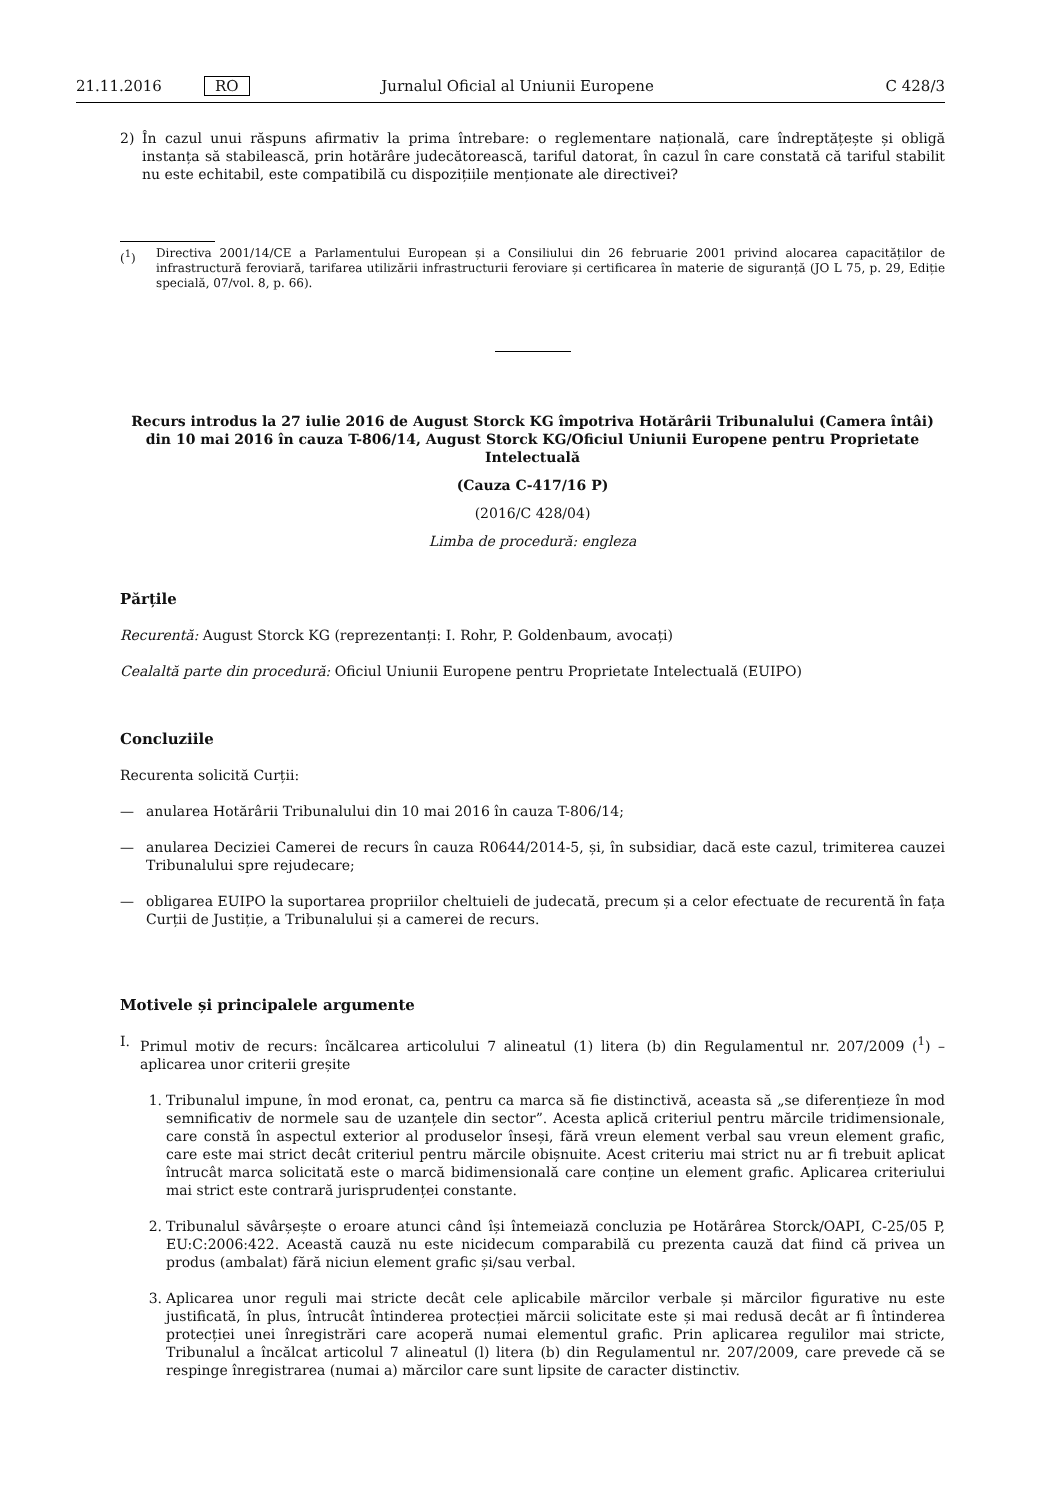21.11.2016 RO Jurnalul Oficial al Uniunii Europene C 428/3
2) În cazul unui răspuns afirmativ la prima întrebare: o reglementare națională, care îndreptățește și obligă instanța să stabilească, prin hotărâre judecătorească, tariful datorat, în cazul în care constată că tariful stabilit nu este echitabil, este compatibilă cu dispozițiile menționate ale directivei?
(<sup>1</sup>) Directiva 2001/14/CE a Parlamentului European și a Consiliului din 26 februarie 2001 privind alocarea capacităților de infrastructură feroviară, tarifarea utilizării infrastructurii feroviare și certificarea în materie de siguranță (JO L 75, p. 29, Ediție specială, 07/vol. 8, p. 66).
Recurs introdus la 27 iulie 2016 de August Storck KG împotriva Hotărârii Tribunalului (Camera întâi) din 10 mai 2016 în cauza T-806/14, August Storck KG/Oficiul Uniunii Europene pentru Proprietate Intelectuală
(Cauza C-417/16 P)
(2016/C 428/04)
Limba de procedură: engleza
Părțile
Recurentă: August Storck KG (reprezentanți: I. Rohr, P. Goldenbaum, avocați)
Cealaltă parte din procedură: Oficiul Uniunii Europene pentru Proprietate Intelectuală (EUIPO)
Concluziile
Recurenta solicită Curții:
— anularea Hotărârii Tribunalului din 10 mai 2016 în cauza T-806/14;
— anularea Deciziei Camerei de recurs în cauza R0644/2014-5, și, în subsidiar, dacă este cazul, trimiterea cauzei Tribunalului spre rejudecare;
— obligarea EUIPO la suportarea propriilor cheltuieli de judecată, precum și a celor efectuate de recurentă în fața Curții de Justiție, a Tribunalului și a camerei de recurs.
Motivele și principalele argumente
I. Primul motiv de recurs: încălcarea articolului 7 alineatul (1) litera (b) din Regulamentul nr. 207/2009 (<sup>1</sup>) – aplicarea unor criterii greșite
1. Tribunalul impune, în mod eronat, ca, pentru ca marca să fie distinctivă, aceasta să „se diferențieze în mod semnificativ de normele sau de uzanțele din sector”. Acesta aplică criteriul pentru mărcile tridimensionale, care constă în aspectul exterior al produselor înseși, fără vreun element verbal sau vreun element grafic, care este mai strict decât criteriul pentru mărcile obișnuite. Acest criteriu mai strict nu ar fi trebuit aplicat întrucât marca solicitată este o marcă bidimensională care conține un element grafic. Aplicarea criteriului mai strict este contrară jurisprudenței constante.
2. Tribunalul săvârșește o eroare atunci când își întemeiază concluzia pe Hotărârea Storck/OAPI, C-25/05 P, EU:C:2006:422. Această cauză nu este nicidecum comparabilă cu prezenta cauză dat fiind că privea un produs (ambalat) fără niciun element grafic și/sau verbal.
3. Aplicarea unor reguli mai stricte decât cele aplicabile mărcilor verbale și mărcilor figurative nu este justificată, în plus, întrucât întinderea protecției mărcii solicitate este și mai redusă decât ar fi întinderea protecției unei înregistrări care acoperă numai elementul grafic. Prin aplicarea regulilor mai stricte, Tribunalul a încălcat articolul 7 alineatul (l) litera (b) din Regulamentul nr. 207/2009, care prevede că se respinge înregistrarea (numai a) mărcilor care sunt lipsite de caracter distinctiv.